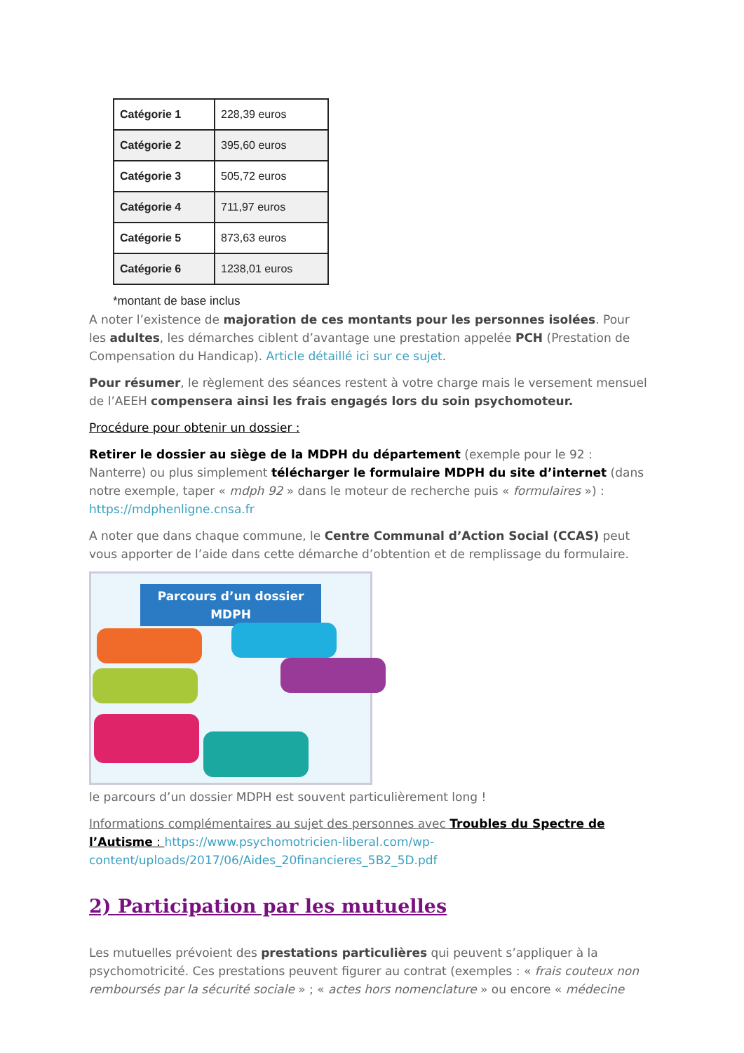| Catégorie 1 | 228,39 euros |
| Catégorie 2 | 395,60 euros |
| Catégorie 3 | 505,72 euros |
| Catégorie 4 | 711,97 euros |
| Catégorie 5 | 873,63 euros |
| Catégorie 6 | 1238,01 euros |
*montant de base inclus
A noter l’existence de majoration de ces montants pour les personnes isolées. Pour les adultes, les démarches ciblent d’avantage une prestation appelée PCH (Prestation de Compensation du Handicap). Article détaillé ici sur ce sujet.
Pour résumer, le règlement des séances restent à votre charge mais le versement mensuel de l’AEEH compensera ainsi les frais engagés lors du soin psychomoteur.
Procédure pour obtenir un dossier :
Retirer le dossier au siège de la MDPH du département (exemple pour le 92 : Nanterre) ou plus simplement télécharger le formulaire MDPH du site d’internet (dans notre exemple, taper « mdph 92 » dans le moteur de recherche puis « formulaires ») : https://mdphenligne.cnsa.fr
A noter que dans chaque commune, le Centre Communal d’Action Social (CCAS) peut vous apporter de l’aide dans cette démarche d’obtention et de remplissage du formulaire.
Parcours d’un dossier MDPH
le parcours d’un dossier MDPH est souvent particulièrement long !
Informations complémentaires au sujet des personnes avec Troubles du Spectre de l’Autisme : https://www.psychomotricien-liberal.com/wp-content/uploads/2017/06/Aides_20financieres_5B2_5D.pdf
2) Participation par les mutuelles
Les mutuelles prévoient des prestations particulières qui peuvent s’appliquer à la psychomotricité. Ces prestations peuvent figurer au contrat (exemples : « frais couteux non remboursés par la sécurité sociale » ; « actes hors nomenclature » ou encore « médecine